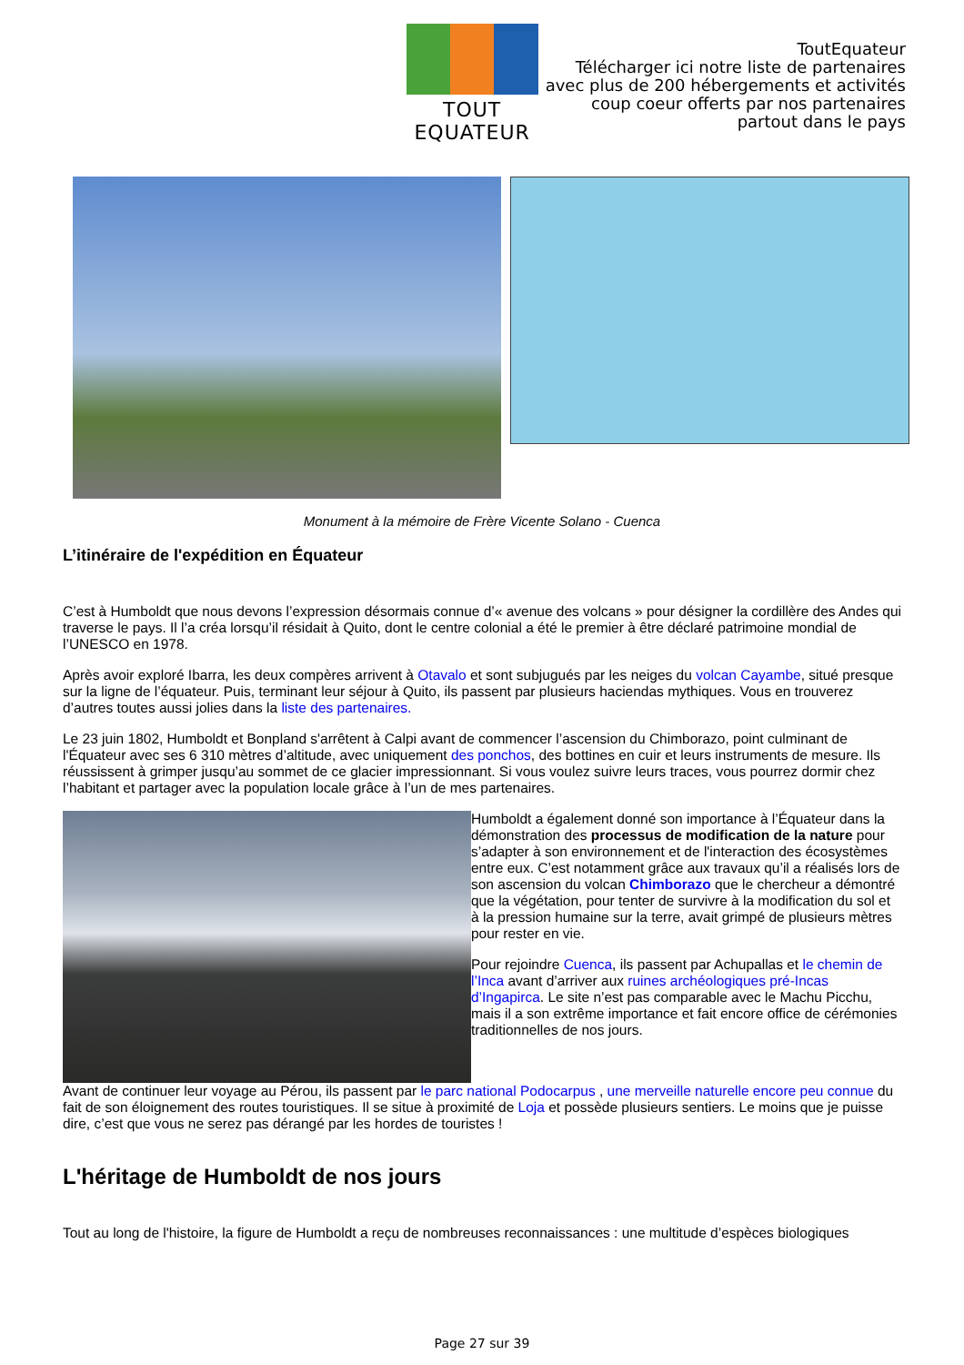TOUT EQUATEUR
ToutEquateur
Télécharger ici notre liste de partenaires
avec plus de 200 hébergements et activités
coup coeur offerts par nos partenaires
partout dans le pays
Monument à la mémoire de Frère Vicente Solano - Cuenca
L’itinéraire de l'expédition en Équateur
C’est à Humboldt que nous devons l’expression désormais connue d’« avenue des volcans » pour désigner la cordillère des Andes qui traverse le pays. Il l’a créa lorsqu’il résidait à Quito, dont le centre colonial a été le premier à être déclaré patrimoine mondial de l’UNESCO en 1978.
Après avoir exploré Ibarra, les deux compères arrivent à Otavalo et sont subjugués par les neiges du volcan Cayambe, situé presque sur la ligne de l’équateur. Puis, terminant leur séjour à Quito, ils passent par plusieurs haciendas mythiques. Vous en trouverez d’autres toutes aussi jolies dans la liste des partenaires.
Le 23 juin 1802, Humboldt et Bonpland s'arrêtent à Calpi avant de commencer l’ascension du Chimborazo, point culminant de l'Équateur avec ses 6 310 mètres d’altitude, avec uniquement des ponchos, des bottines en cuir et leurs instruments de mesure. Ils réussissent à grimper jusqu’au sommet de ce glacier impressionnant. Si vous voulez suivre leurs traces, vous pourrez dormir chez l’habitant et partager avec la population locale grâce à l’un de mes partenaires.
Humboldt a également donné son importance à l’Équateur dans la démonstration des processus de modification de la nature pour s’adapter à son environnement et de l'interaction des écosystèmes entre eux. C’est notamment grâce aux travaux qu’il a réalisés lors de son ascension du volcan Chimborazo que le chercheur a démontré que la végétation, pour tenter de survivre à la modification du sol et à la pression humaine sur la terre, avait grimpé de plusieurs mètres pour rester en vie.
Pour rejoindre Cuenca, ils passent par Achupallas et le chemin de l’Inca avant d’arriver aux ruines archéologiques pré-Incas d’Ingapirca. Le site n’est pas comparable avec le Machu Picchu, mais il a son extrême importance et fait encore office de cérémonies traditionnelles de nos jours.
Avant de continuer leur voyage au Pérou, ils passent par le parc national Podocarpus , une merveille naturelle encore peu connue du fait de son éloignement des routes touristiques. Il se situe à proximité de Loja et possède plusieurs sentiers. Le moins que je puisse dire, c’est que vous ne serez pas dérangé par les hordes de touristes !
L'héritage de Humboldt de nos jours
Tout au long de l'histoire, la figure de Humboldt a reçu de nombreuses reconnaissances : une multitude d’espèces biologiques
Page 27 sur 39